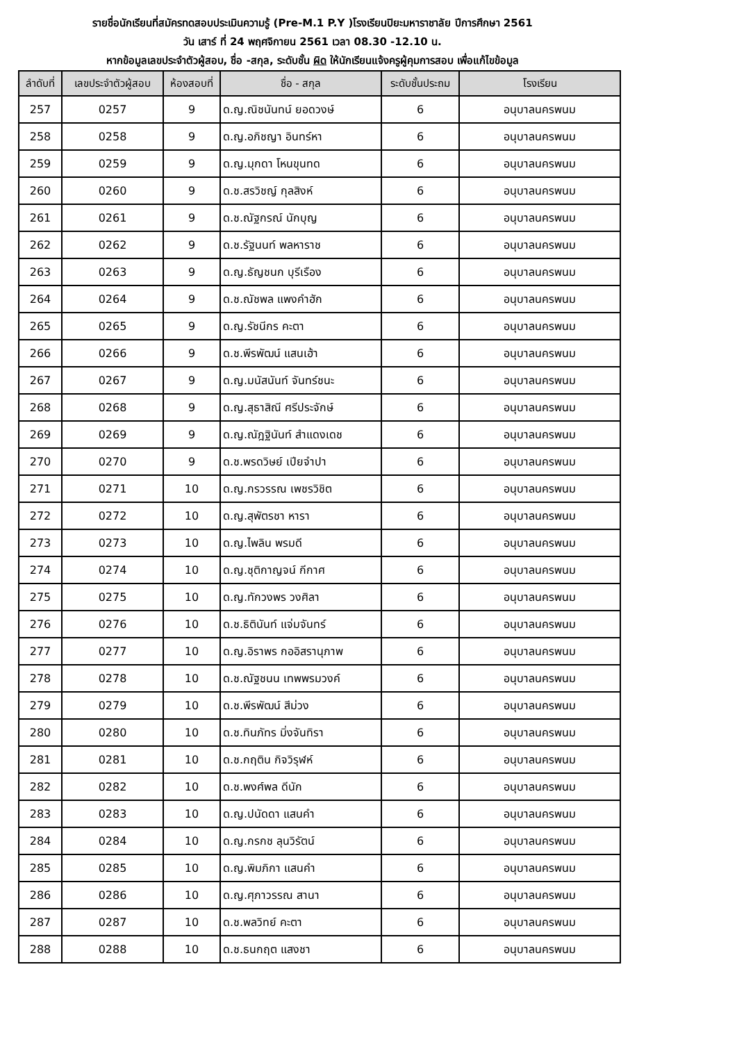รายชื่อนักเรียนที่สมัครทดสอบประเมินความรู้ (Pre-M.1 P.Y )โรงเรียนปิยะมหาราชาลัย ปีการศึกษา 2561
วัน เสาร์ ที่ 24 พฤศจิกายน 2561 เวลา 08.30 -12.10 น.
หากข้อมูลเลขประจำตัวผู้สอบ, ชื่อ -สกุล, ระดับชั้น ผิด ให้นักเรียนแจ้งครูผู้คุมการสอบ เพื่อแก้ไขข้อมูล
| ลำดับที่ | เลขประจำตัวผู้สอบ | ห้องสอบที่ | ชื่อ - สกุล | ระดับชั้นประถม | โรงเรียน |
| --- | --- | --- | --- | --- | --- |
| 257 | 0257 | 9 | ด.ญ.ณิชนันทน์ ยอดวงษ์ | 6 | อนุบาลนครพนม |
| 258 | 0258 | 9 | ด.ญ.อภิชญา อินทร์หา | 6 | อนุบาลนครพนม |
| 259 | 0259 | 9 | ด.ญ.มุกดา โหนขุนทด | 6 | อนุบาลนครพนม |
| 260 | 0260 | 9 | ด.ช.สรวิชญ์ กุลสิงห์ | 6 | อนุบาลนครพนม |
| 261 | 0261 | 9 | ด.ช.ณัฐกรณ์ นักบุญ | 6 | อนุบาลนครพนม |
| 262 | 0262 | 9 | ด.ช.รัฐนนท์ พลหาราช | 6 | อนุบาลนครพนม |
| 263 | 0263 | 9 | ด.ญ.ธัญชนก บุรีเรือง | 6 | อนุบาลนครพนม |
| 264 | 0264 | 9 | ด.ช.ณัชพล แพงคำฮัก | 6 | อนุบาลนครพนม |
| 265 | 0265 | 9 | ด.ญ.รัชนีกร คะตา | 6 | อนุบาลนครพนม |
| 266 | 0266 | 9 | ด.ช.พีรพัฒน์ แสนเฮ้า | 6 | อนุบาลนครพนม |
| 267 | 0267 | 9 | ด.ญ.มนัสนันท์ จันทร์ชนะ | 6 | อนุบาลนครพนม |
| 268 | 0268 | 9 | ด.ญ.สุธาสิณี ศรีประจักษ์ | 6 | อนุบาลนครพนม |
| 269 | 0269 | 9 | ด.ญ.ณัฎฐินันท์ สำแดงเดช | 6 | อนุบาลนครพนม |
| 270 | 0270 | 9 | ด.ช.พรดวิษย์ เปียจำปา | 6 | อนุบาลนครพนม |
| 271 | 0271 | 10 | ด.ญ.กรวรรณ เพชรวิชิต | 6 | อนุบาลนครพนม |
| 272 | 0272 | 10 | ด.ญ.สุพัตรชา หารา | 6 | อนุบาลนครพนม |
| 273 | 0273 | 10 | ด.ญ.ไพลิน พรมดี | 6 | อนุบาลนครพนม |
| 274 | 0274 | 10 | ด.ญ.ชุติกาญจน์ กีกาศ | 6 | อนุบาลนครพนม |
| 275 | 0275 | 10 | ด.ญ.ทักวงพร วงศิลา | 6 | อนุบาลนครพนม |
| 276 | 0276 | 10 | ด.ช.ธิตินันท์ แจ่มจันทร์ | 6 | อนุบาลนครพนม |
| 277 | 0277 | 10 | ด.ญ.อิราพร กออิสรานุภาพ | 6 | อนุบาลนครพนม |
| 278 | 0278 | 10 | ด.ช.ณัฐชนน เทพพรมวงค์ | 6 | อนุบาลนครพนม |
| 279 | 0279 | 10 | ด.ช.พีรพัฒน์ สีม่วง | 6 | อนุบาลนครพนม |
| 280 | 0280 | 10 | ด.ช.ทินภัทร มิ่งจันทิรา | 6 | อนุบาลนครพนม |
| 281 | 0281 | 10 | ด.ช.กฤติน กิจวิรุฬห์ | 6 | อนุบาลนครพนม |
| 282 | 0282 | 10 | ด.ช.พงศ์พล ดีนัก | 6 | อนุบาลนครพนม |
| 283 | 0283 | 10 | ด.ญ.ปนัดดา แสนคำ | 6 | อนุบาลนครพนม |
| 284 | 0284 | 10 | ด.ญ.กรกช ลุนวิรัตน์ | 6 | อนุบาลนครพนม |
| 285 | 0285 | 10 | ด.ญ.พิมภิกา แสนคำ | 6 | อนุบาลนครพนม |
| 286 | 0286 | 10 | ด.ญ.ศุภาวรรณ สานา | 6 | อนุบาลนครพนม |
| 287 | 0287 | 10 | ด.ช.พลวิทย์ คะตา | 6 | อนุบาลนครพนม |
| 288 | 0288 | 10 | ด.ช.ธนกฤต แสงชา | 6 | อนุบาลนครพนม |